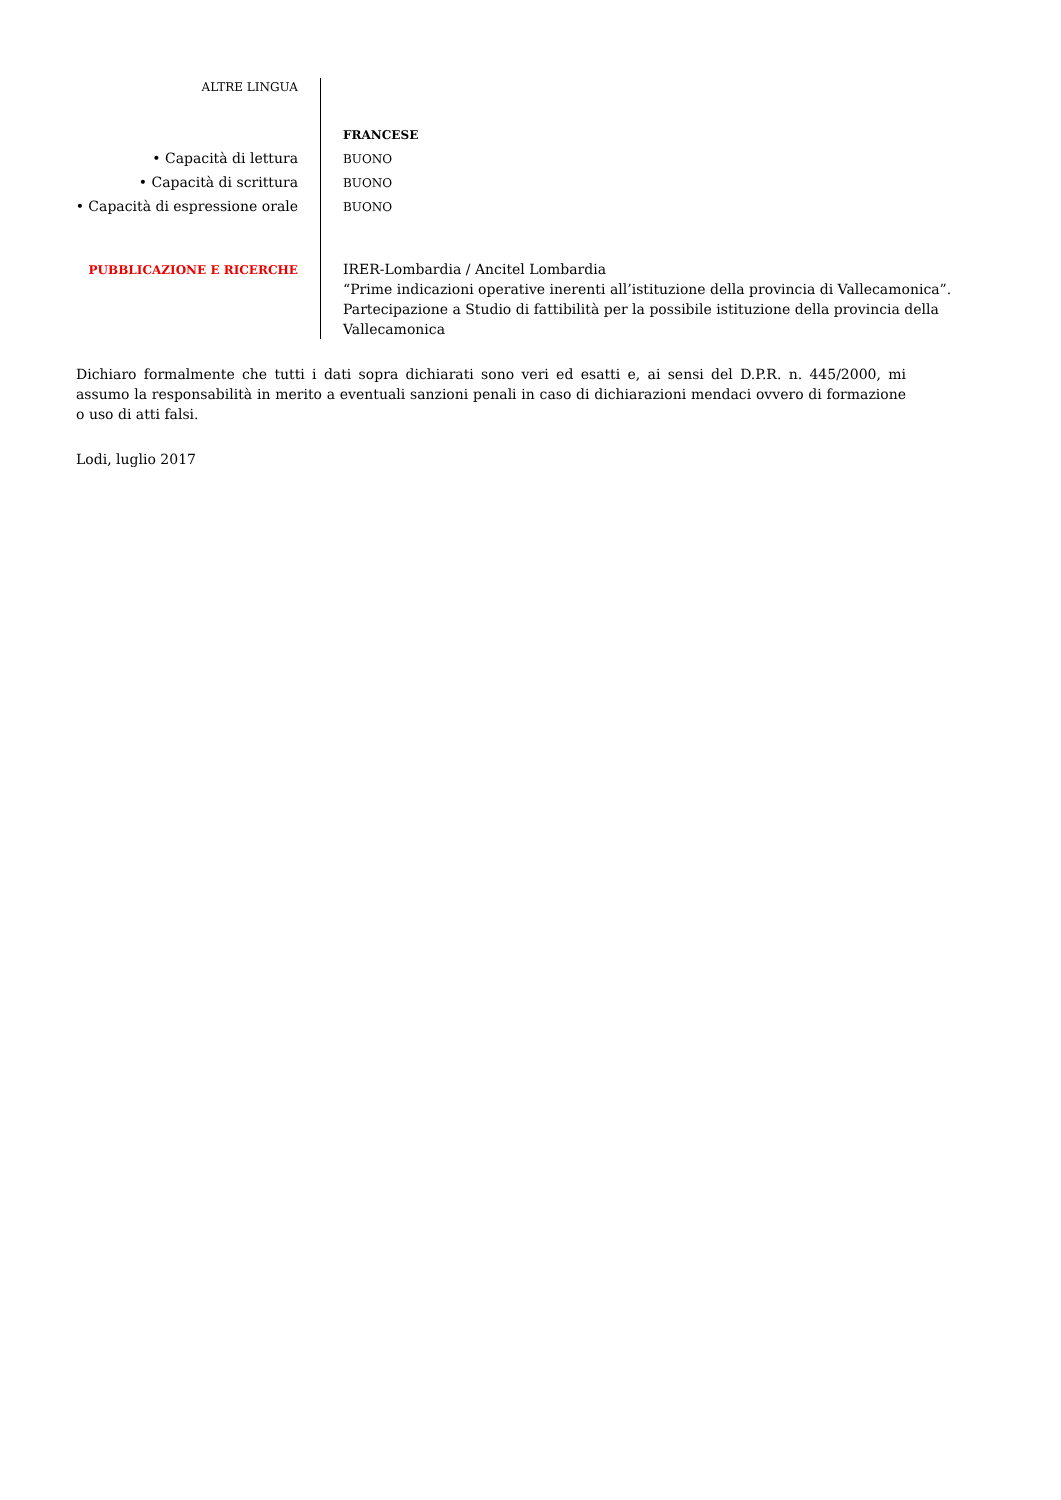ALTRE LINGUA
FRANCESE
• Capacità di lettura
BUONO
• Capacità di scrittura
BUONO
• Capacità di espressione orale
BUONO
PUBBLICAZIONE E RICERCHE
IRER-Lombardia / Ancitel Lombardia
“Prime indicazioni operative inerenti all’istituzione della provincia di Vallecamonica”.
Partecipazione a Studio di fattibilità per la possibile istituzione della provincia della Vallecamonica
Dichiaro formalmente che tutti i dati sopra dichiarati sono veri ed esatti e, ai sensi del D.P.R. n. 445/2000, mi assumo la responsabilità in merito a eventuali sanzioni penali in caso di dichiarazioni mendaci ovvero di formazione o uso di atti falsi.
Lodi, luglio 2017